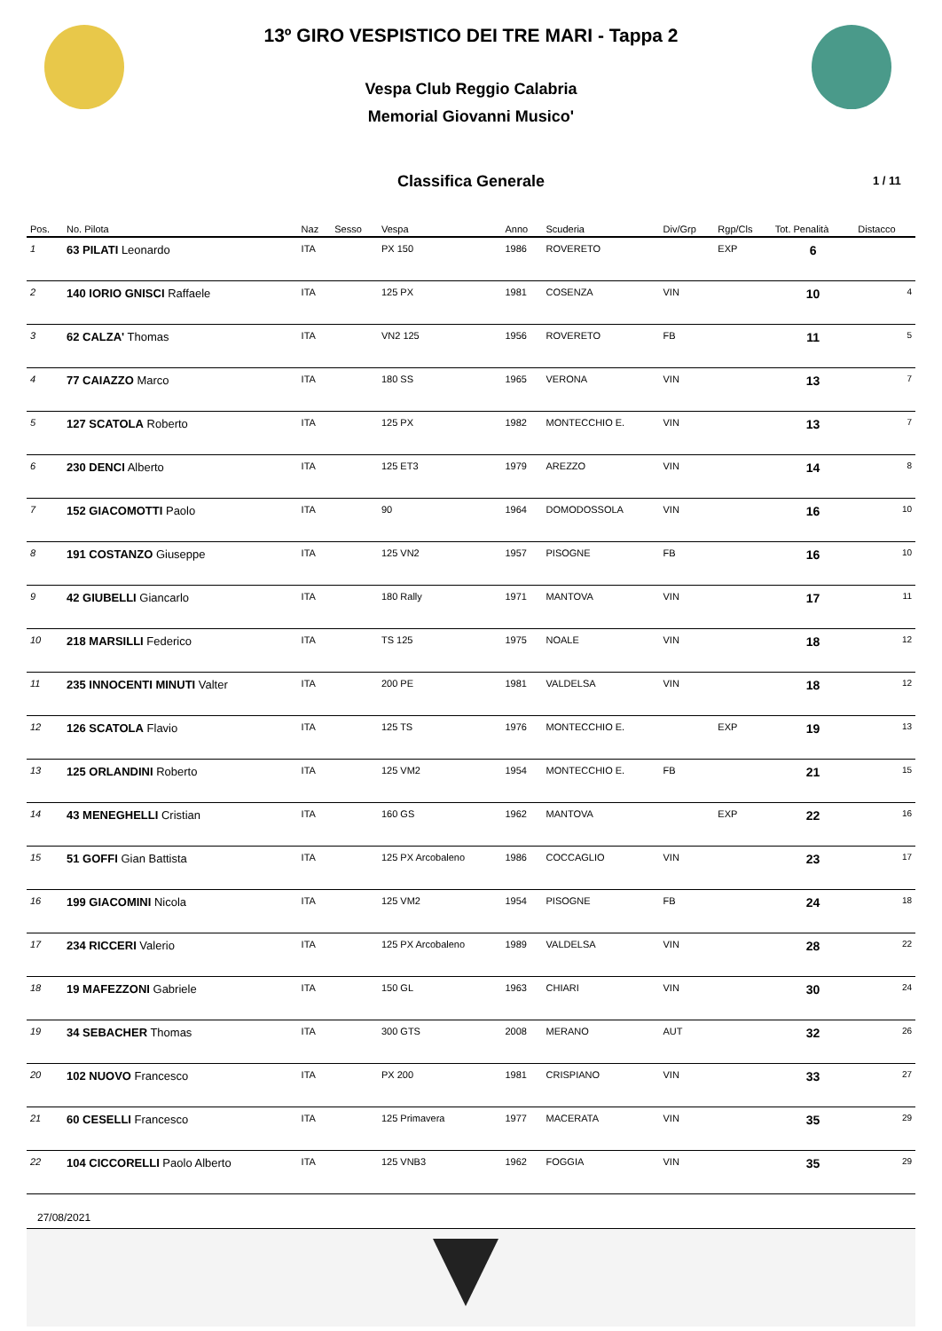13º GIRO VESPISTICO DEI TRE MARI - Tappa 2
Vespa Club Reggio Calabria
Memorial Giovanni Musico'
Classifica Generale
1 / 11
| Pos. | No. Pilota | Naz | Sesso | Vespa | Anno | Scuderia | Div/Grp | Rgp/Cls | Tot. Penalità | Distacco |
| --- | --- | --- | --- | --- | --- | --- | --- | --- | --- | --- |
| 1 | 63 PILATI Leonardo | ITA | | PX 150 | 1986 | ROVERETO | | EXP | 6 | |
| 2 | 140 IORIO GNISCI Raffaele | ITA | | 125 PX | 1981 | COSENZA | VIN | | 10 | 4 |
| 3 | 62 CALZA' Thomas | ITA | | VN2 125 | 1956 | ROVERETO | FB | | 11 | 5 |
| 4 | 77 CAIAZZO Marco | ITA | | 180 SS | 1965 | VERONA | VIN | | 13 | 7 |
| 5 | 127 SCATOLA Roberto | ITA | | 125 PX | 1982 | MONTECCHIO E. | VIN | | 13 | 7 |
| 6 | 230 DENCI Alberto | ITA | | 125 ET3 | 1979 | AREZZO | VIN | | 14 | 8 |
| 7 | 152 GIACOMOTTI Paolo | ITA | | 90 | 1964 | DOMODOSSOLA | VIN | | 16 | 10 |
| 8 | 191 COSTANZO Giuseppe | ITA | | 125 VN2 | 1957 | PISOGNE | FB | | 16 | 10 |
| 9 | 42 GIUBELLI Giancarlo | ITA | | 180 Rally | 1971 | MANTOVA | VIN | | 17 | 11 |
| 10 | 218 MARSILLI Federico | ITA | | TS 125 | 1975 | NOALE | VIN | | 18 | 12 |
| 11 | 235 INNOCENTI MINUTI Valter | ITA | | 200 PE | 1981 | VALDELSA | VIN | | 18 | 12 |
| 12 | 126 SCATOLA Flavio | ITA | | 125 TS | 1976 | MONTECCHIO E. | | EXP | 19 | 13 |
| 13 | 125 ORLANDINI Roberto | ITA | | 125 VM2 | 1954 | MONTECCHIO E. | FB | | 21 | 15 |
| 14 | 43 MENEGHELLI Cristian | ITA | | 160 GS | 1962 | MANTOVA | | EXP | 22 | 16 |
| 15 | 51 GOFFI Gian Battista | ITA | | 125 PX Arcobaleno | 1986 | COCCAGLIO | VIN | | 23 | 17 |
| 16 | 199 GIACOMINI Nicola | ITA | | 125 VM2 | 1954 | PISOGNE | FB | | 24 | 18 |
| 17 | 234 RICCERI Valerio | ITA | | 125 PX Arcobaleno | 1989 | VALDELSA | VIN | | 28 | 22 |
| 18 | 19 MAFEZZONI Gabriele | ITA | | 150 GL | 1963 | CHIARI | VIN | | 30 | 24 |
| 19 | 34 SEBACHER Thomas | ITA | | 300 GTS | 2008 | MERANO | AUT | | 32 | 26 |
| 20 | 102 NUOVO Francesco | ITA | | PX 200 | 1981 | CRISPIANO | VIN | | 33 | 27 |
| 21 | 60 CESELLI Francesco | ITA | | 125 Primavera | 1977 | MACERATA | VIN | | 35 | 29 |
| 22 | 104 CICCORELLI Paolo Alberto | ITA | | 125 VNB3 | 1962 | FOGGIA | VIN | | 35 | 29 |
27/08/2021